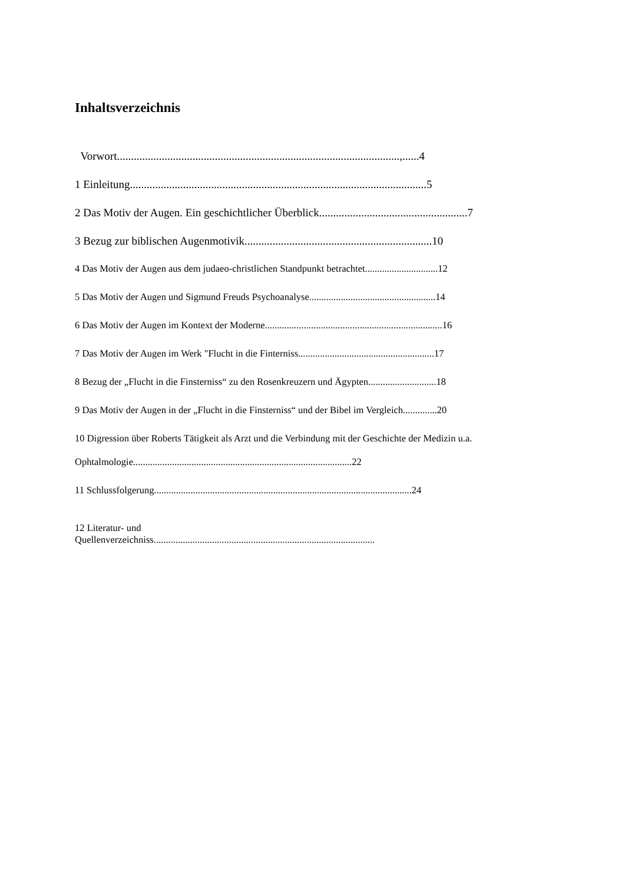Inhaltsverzeichnis
Vorwort.....................................................................................................,......4
1 Einleitung..........................................................................................................5
2 Das Motiv der Augen. Ein geschichtlicher Überblick.....................................................7
3 Bezug zur biblischen Augenmotivik...................................................................10
4 Das Motiv der Augen aus dem judaeo-christlichen Standpunkt betrachtet..............................12
5 Das Motiv der Augen und Sigmund Freuds Psychoanalyse....................................................14
6 Das Motiv der Augen im Kontext der Moderne.........................................................................16
7 Das Motiv der Augen im Werk "Flucht in die Finterniss........................................................17
8 Bezug der „Flucht in die Finsterniss“ zu den Rosenkreuzern und Ägypten............................18
9 Das Motiv der Augen in der „Flucht in die Finsterniss“ und der Bibel im Vergleich..............20
10 Digression über Roberts Tätigkeit als Arzt und die Verbindung mit der Geschichte der Medizin u.a.
Ophtalmologie..........................................................................................22
11 Schlussfolgerung..........................................................................................................24
12 Literatur- und
Quellenverzeichniss...........................................................................................